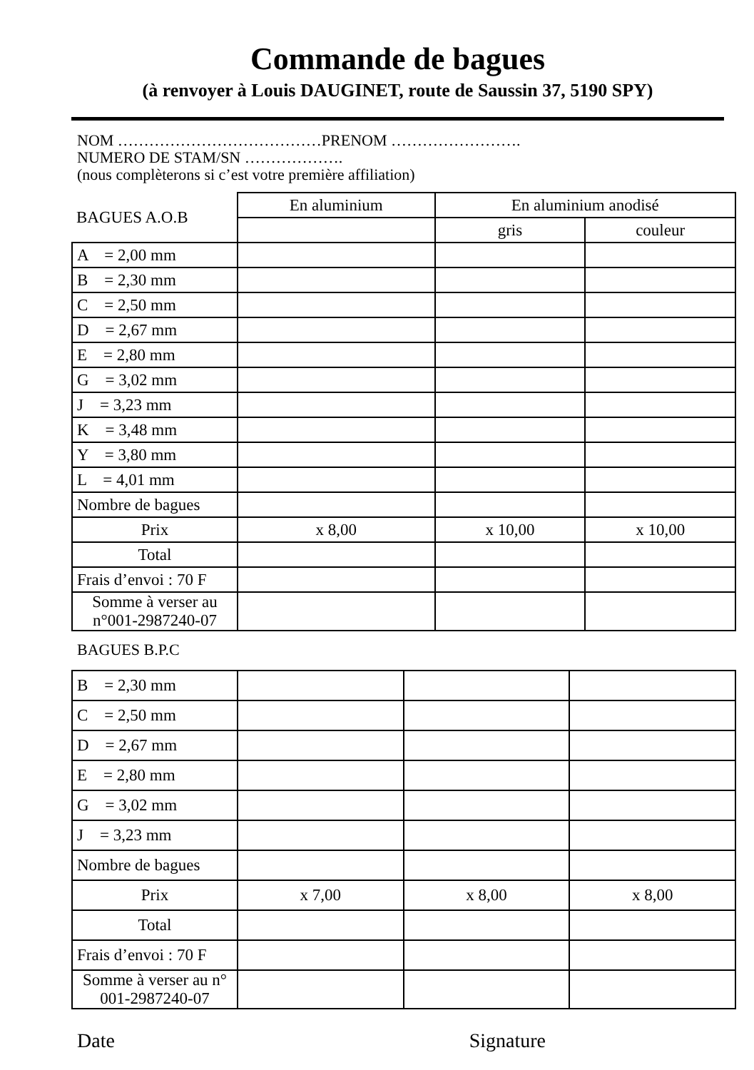Commande de bagues
(à renvoyer à Louis DAUGINET, route de Saussin 37, 5190 SPY)
NOM …………………………………PRENOM …………………….
NUMERO DE STAM/SN ……………….
(nous complèterons si c’est votre première affiliation)
| BAGUES A.O.B | En aluminium | En aluminium anodisé | |
| | | gris | couleur |
| A = 2,00 mm | | | |
| B = 2,30 mm | | | |
| C = 2,50 mm | | | |
| D = 2,67 mm | | | |
| E = 2,80 mm | | | |
| G = 3,02 mm | | | |
| J = 3,23 mm | | | |
| K = 3,48 mm | | | |
| Y = 3,80 mm | | | |
| L = 4,01 mm | | | |
| Nombre de bagues | | | |
| Prix | x 8,00 | x 10,00 | x 10,00 |
| Total | | | |
| Frais d’envoi : 70 F | | | |
| Somme à verser au n°001-2987240-07 | | | |
BAGUES B.P.C
| B = 2,30 mm | | | |
| C = 2,50 mm | | | |
| D = 2,67 mm | | | |
| E = 2,80 mm | | | |
| G = 3,02 mm | | | |
| J = 3,23 mm | | | |
| Nombre de bagues | | | |
| Prix | x 7,00 | x 8,00 | x 8,00 |
| Total | | | |
| Frais d’envoi : 70 F | | | |
| Somme à verser au n° 001-2987240-07 | | | |
Date Signature